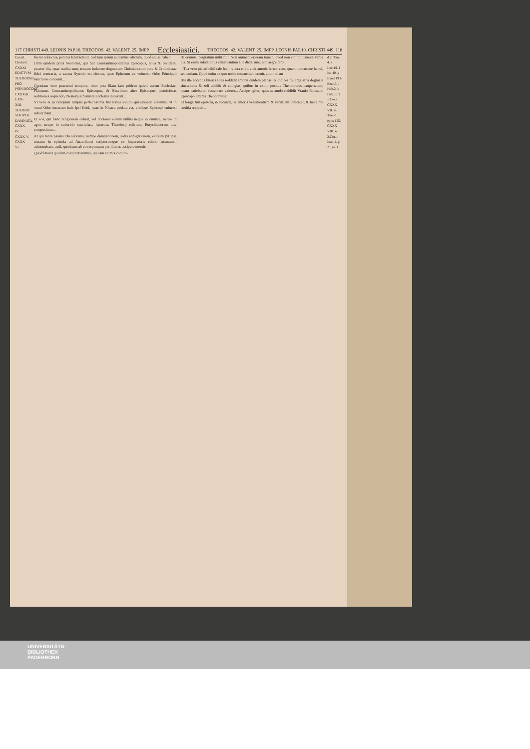117 CHRISTI 449. LEONIS PAP.10. THEODOS. 42. VALENT. 25. IMPP. Ecclesiastici. THEODOS. 42. VALENT. 25. IMPP. LEONIS PAP.10. CHRISTI 449. 118
Concil. Chalced. CXXXI EDICTVM THEODOSII PRO PSEVDOCONC. CXXX-II. CXX-XIII. THEODO. SCRIPTA DAMNATA. CXXX-IV. CXXX-V. CXXX-VI.
fuerat collectus, penitus labefactauit. Sed iam ipsum audiamus edictum, quod sic se habet:
Olim quidem prius Nestorius, qui fuit Constantinopolitanus Episcopus, noua & pestifera, praeter illa, quae tradita sunt, tentans inducere dogmatum Christianorum pura & Orthodoxae fidei contraria, a sancta Synodo est eiectus, quae Ephesum ex vniuerso Orbe Principali sanctione conuenit...
Quoniam vero praesenti tempore, dum post illam iam pridem quieti essent Ecclesiae, Flauianus Constantinopolitanus Episcopus, & Eusebium alter Episcopus, perniciosas seditiones sequendo, Nestorij schismata Ecclesiis inicerunt...
Vt vero & in reliquum tempus perfectissima fiat totius solutio quaestionis: iubemus, vt in omni Orbe terrarum huic ipsi fidei, quae in Nicaea prolata est, vndique Episcopi vniuersi subscribant...
Et eos, qui hanc religionem colunt, vel doctores eorum nullus neque in ciuitate, neque in agro, neque in suburbio suscipiat... hactenus Theodosij edictum, Eutychianorum arte compositum...
At qui tanta passus Theodoretus, nempe damnationem, sedis abrogationem, exilium (vt ipse testatur in epistola ad Anatolium) scriptorumque ex Imperatoris edicto iacturam... admonuisset, audi, quodnam ab eo responsum per litteras accipere meruit:
Quod litteris quidem coniunctissimus, qui iam animis coniun-
cti eramus, pergratum mihi fuit. Non animaduerteram tamen, quod non sint huiusmodi verba tua. Si enim salutationis causa tantum a te dicta sunt, non aegre fero...
...Tua vero pietati nihil tale feci: reuera enim vicit amoris feruor eam, quam huncusque habui, sententiam. Quod enim ex quo nobis consuetudo creuit, amor etiam
His ille acceptis litteris alias reddidit amoris quidem plenas, & indices fui erga sana dogmata sinceritatis & zeli addidit & eulogias, quibus in exilio positus Theodoretus paupertatem, quam patiebatur, sustentare valeret... Accipe igitur, quas secundo reddidit Vranio Emeseno Episcopo litteras Theodoretus:
Et longa fuit epistola, & iucunda, & amoris vehementiam & veritatem indicauit, & tanta me laetitia repleuit...
d 2. Tim. 4. e Luc.19. f Isa.40. g Exod.19 h Ezec.3. i Hab.2. k Heb.10. l 1.Cor.7. CXXX-VII. m Theod. epist 125. CXXX-VIII. n 2.Cor. o Ioan.1. p 2.Tim.1
UNIVERSITÄTS-
BIBLIOTHEK
PADERBORN